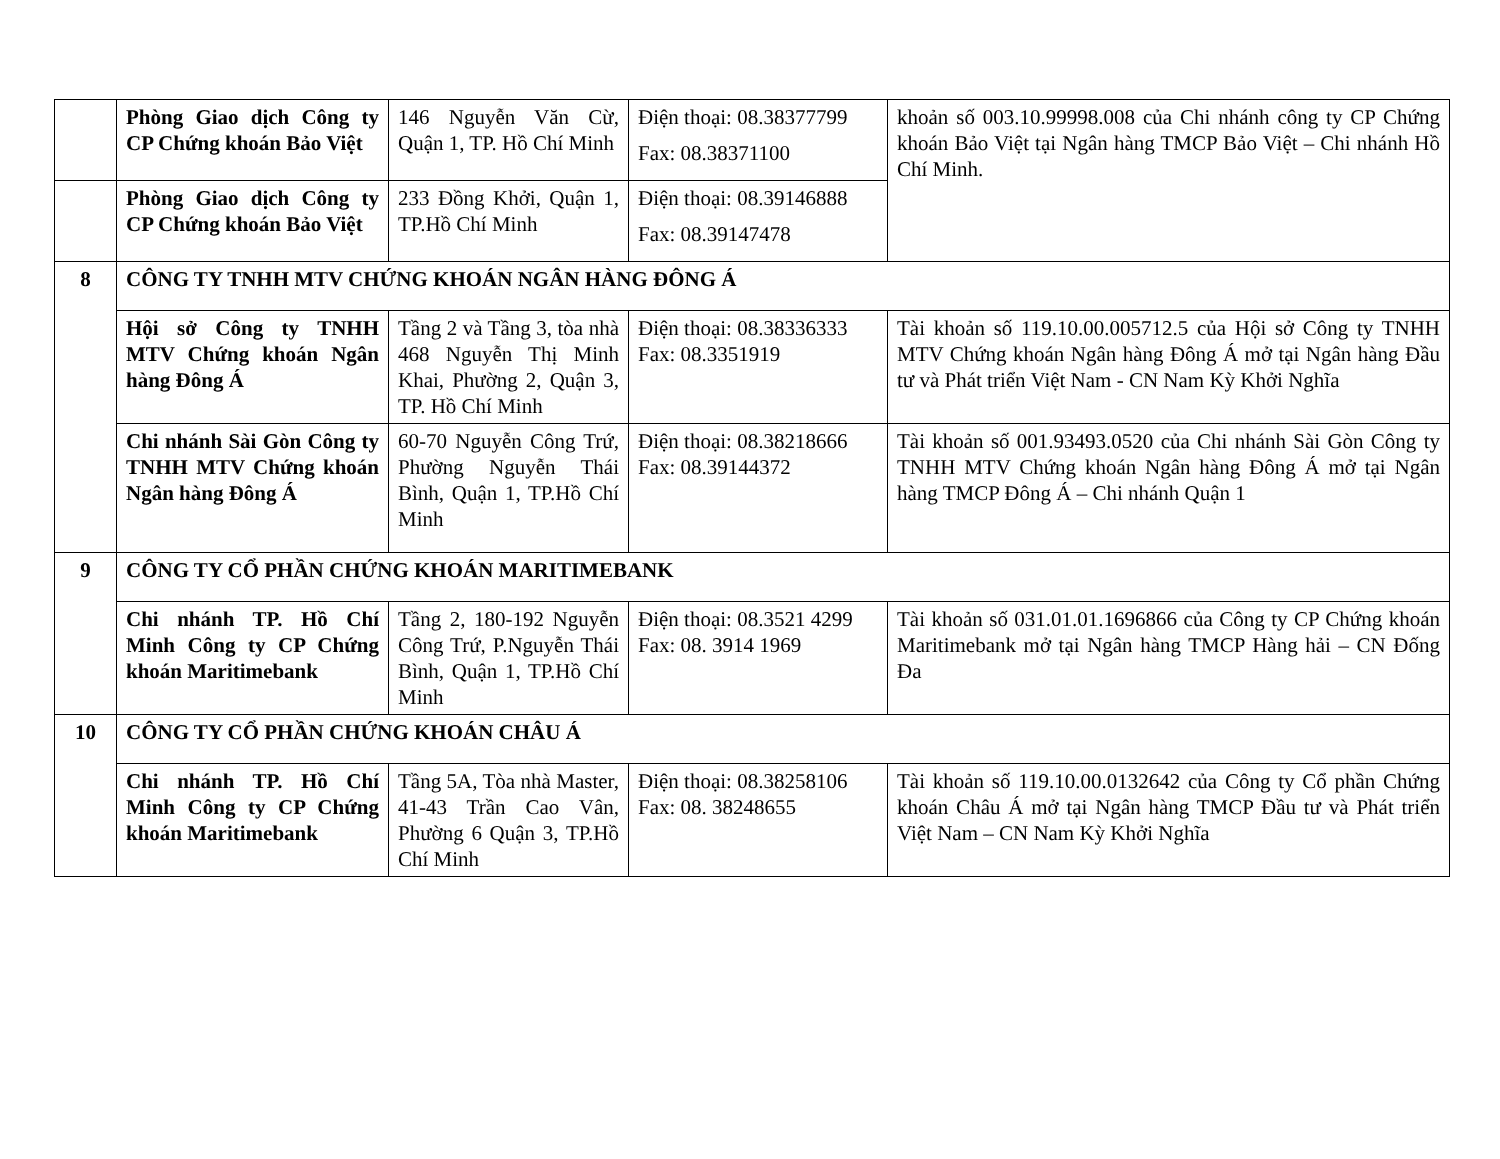| | Phòng Giao dịch Công ty CP Chứng khoán Bảo Việt | 146 Nguyễn Văn Cừ, Quận 1, TP. Hồ Chí Minh | Điện thoại: 08.38377799 Fax: 08.38371100 | khoản số 003.10.99998.008 của Chi nhánh công ty CP Chứng khoán Bảo Việt tại Ngân hàng TMCP Bảo Việt – Chi nhánh Hồ Chí Minh. |
| | Phòng Giao dịch Công ty CP Chứng khoán Bảo Việt | 233 Đồng Khởi, Quận 1, TP.Hồ Chí Minh | Điện thoại: 08.39146888 Fax: 08.39147478 | |
| 8 | CÔNG TY TNHH MTV CHỨNG KHOÁN NGÂN HÀNG ĐÔNG Á | | | |
| | Hội sở Công ty TNHH MTV Chứng khoán Ngân hàng Đông Á | Tầng 2 và Tầng 3, tòa nhà 468 Nguyễn Thị Minh Khai, Phường 2, Quận 3, TP. Hồ Chí Minh | Điện thoại: 08.38336333 Fax: 08.3351919 | Tài khoản số 119.10.00.005712.5 của Hội sở Công ty TNHH MTV Chứng khoán Ngân hàng Đông Á mở tại Ngân hàng Đầu tư và Phát triển Việt Nam - CN Nam Kỳ Khởi Nghĩa |
| | Chi nhánh Sài Gòn Công ty TNHH MTV Chứng khoán Ngân hàng Đông Á | 60-70 Nguyễn Công Trứ, Phường Nguyễn Thái Bình, Quận 1, TP.Hồ Chí Minh | Điện thoại: 08.38218666 Fax: 08.39144372 | Tài khoản số 001.93493.0520 của Chi nhánh Sài Gòn Công ty TNHH MTV Chứng khoán Ngân hàng Đông Á mở tại Ngân hàng TMCP Đông Á – Chi nhánh Quận 1 |
| 9 | CÔNG TY CỔ PHẦN CHỨNG KHOÁN MARITIMEBANK | | | |
| | Chi nhánh TP. Hồ Chí Minh Công ty CP Chứng khoán Maritimebank | Tầng 2, 180-192 Nguyễn Công Trứ, P.Nguyễn Thái Bình, Quận 1, TP.Hồ Chí Minh | Điện thoại: 08.3521 4299 Fax: 08. 3914 1969 | Tài khoản số 031.01.01.1696866 của Công ty CP Chứng khoán Maritimebank mở tại Ngân hàng TMCP Hàng hải – CN Đống Đa |
| 10 | CÔNG TY CỔ PHẦN CHỨNG KHOÁN CHÂU Á | | | |
| | Chi nhánh TP. Hồ Chí Minh Công ty CP Chứng khoán Maritimebank | Tầng 5A, Tòa nhà Master, 41-43 Trần Cao Vân, Phường 6 Quận 3, TP.Hồ Chí Minh | Điện thoại: 08.38258106 Fax: 08. 38248655 | Tài khoản số 119.10.00.0132642 của Công ty Cổ phần Chứng khoán Châu Á mở tại Ngân hàng TMCP Đầu tư và Phát triển Việt Nam – CN Nam Kỳ Khởi Nghĩa |